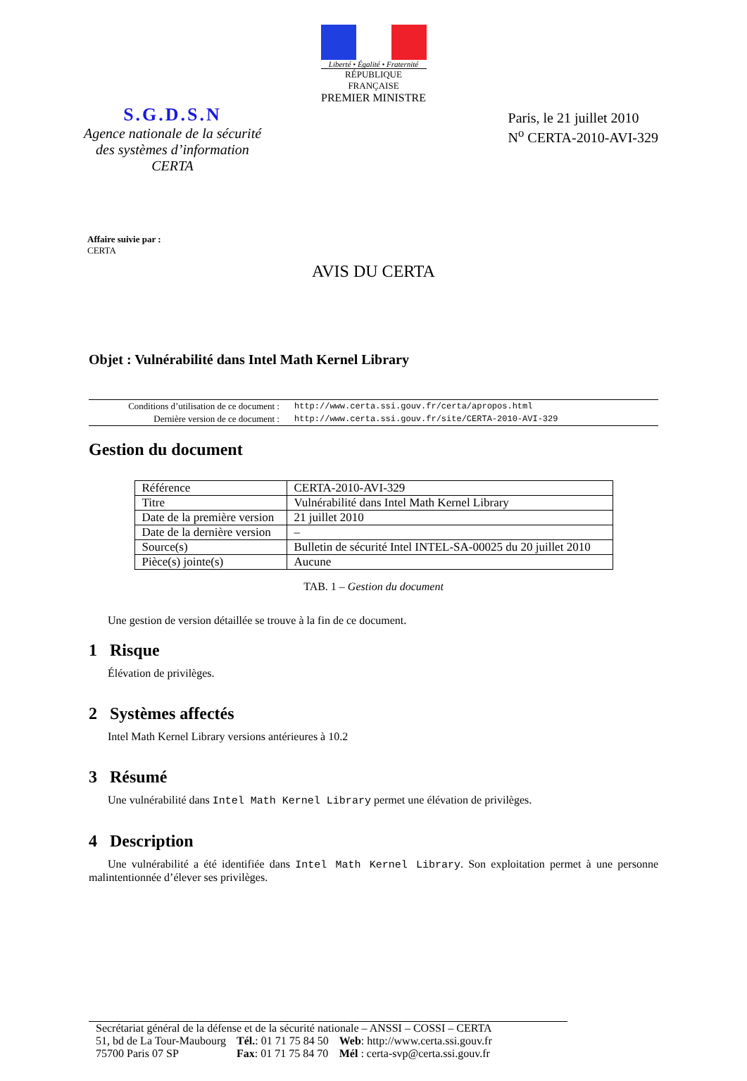Liberté • Égalité • Fraternité
RÉPUBLIQUE FRANÇAISE
PREMIER MINISTRE
S.G.D.S.N
Agence nationale de la sécurité
des systèmes d’information
CERTA
Paris, le 21 juillet 2010
N<sup>o</sup> CERTA-2010-AVI-329
Affaire suivie par :
CERTA
AVIS DU CERTA
Objet : Vulnérabilité dans Intel Math Kernel Library
| Conditions d’utilisation de ce document : | http://www.certa.ssi.gouv.fr/certa/apropos.html |
| Dernière version de ce document : | http://www.certa.ssi.gouv.fr/site/CERTA-2010-AVI-329 |
Gestion du document
| Référence | CERTA-2010-AVI-329 |
| Titre | Vulnérabilité dans Intel Math Kernel Library |
| Date de la première version | 21 juillet 2010 |
| Date de la dernière version | – |
| Source(s) | Bulletin de sécurité Intel INTEL-SA-00025 du 20 juillet 2010 |
| Pièce(s) jointe(s) | Aucune |
TAB. 1 – Gestion du document
Une gestion de version détaillée se trouve à la fin de ce document.
1 Risque
Élévation de privilèges.
2 Systèmes affectés
Intel Math Kernel Library versions antérieures à 10.2
3 Résumé
Une vulnérabilité dans Intel Math Kernel Library permet une élévation de privilèges.
4 Description
Une vulnérabilité a été identifiée dans Intel Math Kernel Library. Son exploitation permet à une personne malintentionnée d’élever ses privilèges.
Secrétariat général de la défense et de la sécurité nationale – ANSSI – COSSI – CERTA
| 51, bd de La Tour-Maubourg | Tél. : 01 71 75 84 50 | Web : http://www.certa.ssi.gouv.fr |
| 75700 Paris 07 SP | Fax : 01 71 75 84 70 | Mél : certa-svp@certa.ssi.gouv.fr |